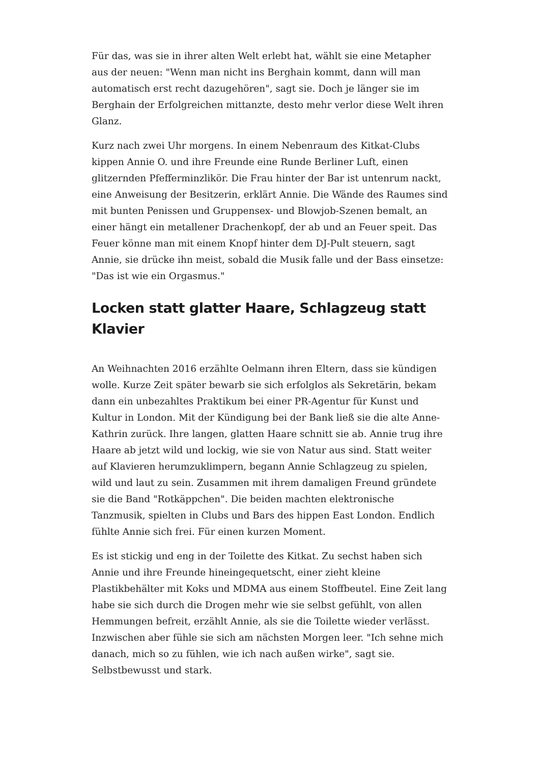Für das, was sie in ihrer alten Welt erlebt hat, wählt sie eine Metapher aus der neuen: "Wenn man nicht ins Berghain kommt, dann will man automatisch erst recht dazugehören", sagt sie. Doch je länger sie im Berghain der Erfolgreichen mittanzte, desto mehr verlor diese Welt ihren Glanz.
Kurz nach zwei Uhr morgens. In einem Nebenraum des Kitkat-Clubs kippen Annie O. und ihre Freunde eine Runde Berliner Luft, einen glitzernden Pfefferminzlikör. Die Frau hinter der Bar ist untenrum nackt, eine Anweisung der Besitzerin, erklärt Annie. Die Wände des Raumes sind mit bunten Penissen und Gruppensex- und Blowjob-Szenen bemalt, an einer hängt ein metallener Drachenkopf, der ab und an Feuer speit. Das Feuer könne man mit einem Knopf hinter dem DJ-Pult steuern, sagt Annie, sie drücke ihn meist, sobald die Musik falle und der Bass einsetze: "Das ist wie ein Orgasmus."
Locken statt glatter Haare, Schlagzeug statt Klavier
An Weihnachten 2016 erzählte Oelmann ihren Eltern, dass sie kündigen wolle. Kurze Zeit später bewarb sie sich erfolglos als Sekretärin, bekam dann ein unbezahltes Praktikum bei einer PR-Agentur für Kunst und Kultur in London. Mit der Kündigung bei der Bank ließ sie die alte Anne-Kathrin zurück. Ihre langen, glatten Haare schnitt sie ab. Annie trug ihre Haare ab jetzt wild und lockig, wie sie von Natur aus sind. Statt weiter auf Klavieren herumzuklimpern, begann Annie Schlagzeug zu spielen, wild und laut zu sein. Zusammen mit ihrem damaligen Freund gründete sie die Band "Rotkäppchen". Die beiden machten elektronische Tanzmusik, spielten in Clubs und Bars des hippen East London. Endlich fühlte Annie sich frei. Für einen kurzen Moment.
Es ist stickig und eng in der Toilette des Kitkat. Zu sechst haben sich Annie und ihre Freunde hineingequetscht, einer zieht kleine Plastikbehälter mit Koks und MDMA aus einem Stoffbeutel. Eine Zeit lang habe sie sich durch die Drogen mehr wie sie selbst gefühlt, von allen Hemmungen befreit, erzählt Annie, als sie die Toilette wieder verlässt. Inzwischen aber fühle sie sich am nächsten Morgen leer. "Ich sehne mich danach, mich so zu fühlen, wie ich nach außen wirke", sagt sie. Selbstbewusst und stark.